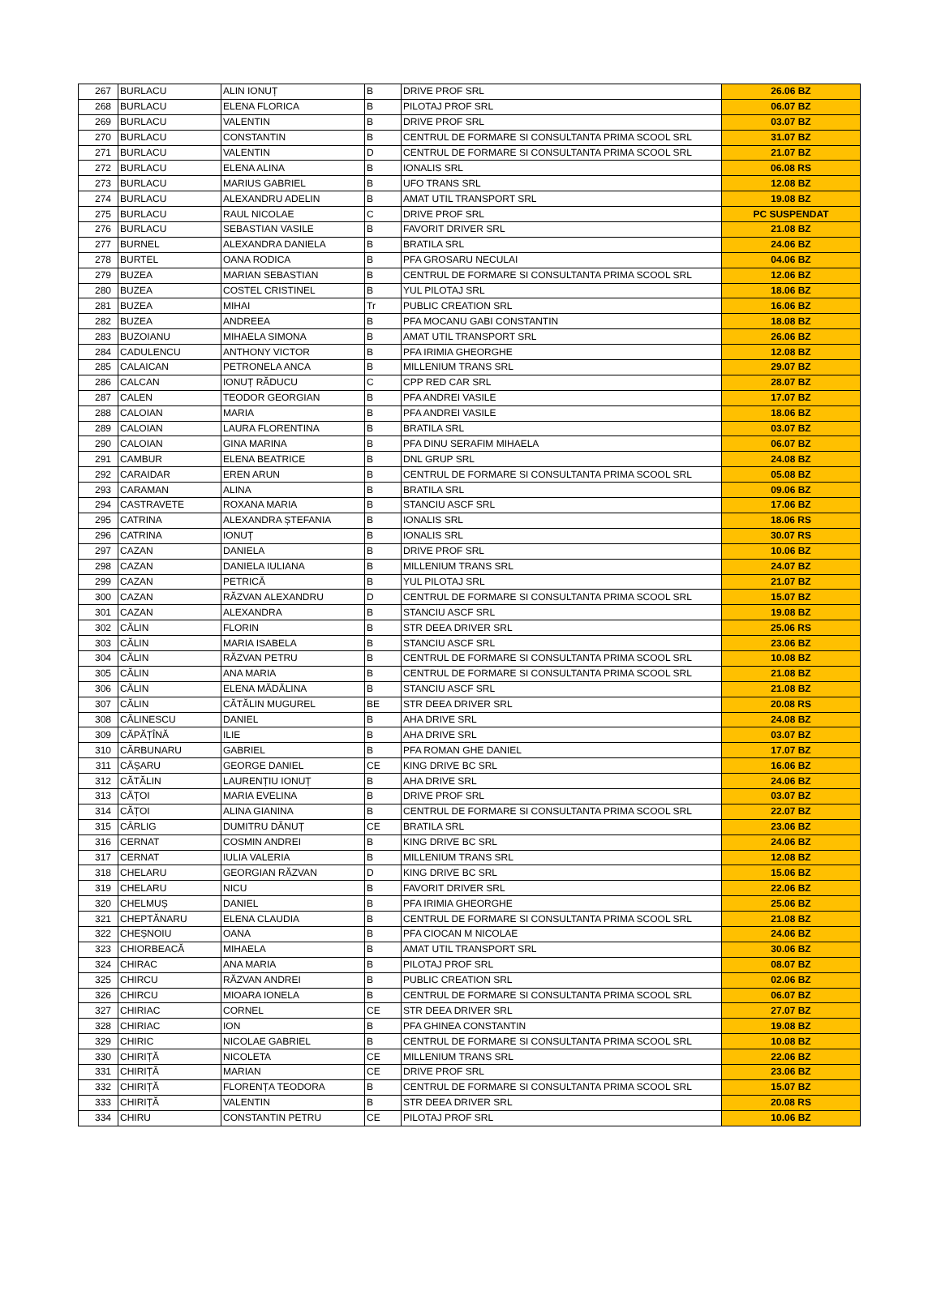| 267 | BURLACU | ALIN IONUȚ | B | DRIVE PROF SRL | 26.06 BZ |
| 268 | BURLACU | ELENA FLORICA | B | PILOTAJ PROF SRL | 06.07 BZ |
| 269 | BURLACU | VALENTIN | B | DRIVE PROF SRL | 03.07 BZ |
| 270 | BURLACU | CONSTANTIN | B | CENTRUL DE FORMARE SI CONSULTANTA PRIMA SCOOL SRL | 31.07 BZ |
| 271 | BURLACU | VALENTIN | D | CENTRUL DE FORMARE SI CONSULTANTA PRIMA SCOOL SRL | 21.07 BZ |
| 272 | BURLACU | ELENA ALINA | B | IONALIS SRL | 06.08 RS |
| 273 | BURLACU | MARIUS GABRIEL | B | UFO TRANS SRL | 12.08 BZ |
| 274 | BURLACU | ALEXANDRU ADELIN | B | AMAT UTIL TRANSPORT SRL | 19.08 BZ |
| 275 | BURLACU | RAUL NICOLAE | C | DRIVE PROF SRL | PC SUSPENDAT |
| 276 | BURLACU | SEBASTIAN VASILE | B | FAVORIT DRIVER SRL | 21.08 BZ |
| 277 | BURNEL | ALEXANDRA DANIELA | B | BRATILA SRL | 24.06 BZ |
| 278 | BURTEL | OANA RODICA | B | PFA GROSARU NECULAI | 04.06 BZ |
| 279 | BUZEA | MARIAN SEBASTIAN | B | CENTRUL DE FORMARE SI CONSULTANTA PRIMA SCOOL SRL | 12.06 BZ |
| 280 | BUZEA | COSTEL CRISTINEL | B | YUL PILOTAJ SRL | 18.06 BZ |
| 281 | BUZEA | MIHAI | Tr | PUBLIC CREATION SRL | 16.06 BZ |
| 282 | BUZEA | ANDREEA | B | PFA MOCANU GABI CONSTANTIN | 18.08 BZ |
| 283 | BUZOIANU | MIHAELA SIMONA | B | AMAT UTIL TRANSPORT SRL | 26.06 BZ |
| 284 | CADULENCU | ANTHONY VICTOR | B | PFA IRIMIA GHEORGHE | 12.08 BZ |
| 285 | CALAICAN | PETRONELA ANCA | B | MILLENIUM TRANS SRL | 29.07 BZ |
| 286 | CALCAN | IONUȚ RĂDUCU | C | CPP RED CAR SRL | 28.07 BZ |
| 287 | CALEN | TEODOR GEORGIAN | B | PFA ANDREI VASILE | 17.07 BZ |
| 288 | CALOIAN | MARIA | B | PFA ANDREI VASILE | 18.06 BZ |
| 289 | CALOIAN | LAURA FLORENTINA | B | BRATILA SRL | 03.07 BZ |
| 290 | CALOIAN | GINA MARINA | B | PFA DINU SERAFIM MIHAELA | 06.07 BZ |
| 291 | CAMBUR | ELENA BEATRICE | B | DNL GRUP SRL | 24.08 BZ |
| 292 | CARAIDAR | EREN ARUN | B | CENTRUL DE FORMARE SI CONSULTANTA PRIMA SCOOL SRL | 05.08 BZ |
| 293 | CARAMAN | ALINA | B | BRATILA SRL | 09.06 BZ |
| 294 | CASTRAVETE | ROXANA MARIA | B | STANCIU ASCF SRL | 17.06 BZ |
| 295 | CATRINA | ALEXANDRA ȘTEFANIA | B | IONALIS SRL | 18.06 RS |
| 296 | CATRINA | IONUȚ | B | IONALIS SRL | 30.07 RS |
| 297 | CAZAN | DANIELA | B | DRIVE PROF SRL | 10.06 BZ |
| 298 | CAZAN | DANIELA IULIANA | B | MILLENIUM TRANS SRL | 24.07 BZ |
| 299 | CAZAN | PETRICĂ | B | YUL PILOTAJ SRL | 21.07 BZ |
| 300 | CAZAN | RĂZVAN ALEXANDRU | D | CENTRUL DE FORMARE SI CONSULTANTA PRIMA SCOOL SRL | 15.07 BZ |
| 301 | CAZAN | ALEXANDRA | B | STANCIU ASCF SRL | 19.08 BZ |
| 302 | CĂLIN | FLORIN | B | STR DEEA DRIVER SRL | 25.06 RS |
| 303 | CĂLIN | MARIA ISABELA | B | STANCIU ASCF SRL | 23.06 BZ |
| 304 | CĂLIN | RĂZVAN PETRU | B | CENTRUL DE FORMARE SI CONSULTANTA PRIMA SCOOL SRL | 10.08 BZ |
| 305 | CĂLIN | ANA MARIA | B | CENTRUL DE FORMARE SI CONSULTANTA PRIMA SCOOL SRL | 21.08 BZ |
| 306 | CĂLIN | ELENA MĂDĂLINA | B | STANCIU ASCF SRL | 21.08 BZ |
| 307 | CĂLIN | CĂTĂLIN MUGUREL | BE | STR DEEA DRIVER SRL | 20.08 RS |
| 308 | CĂLINESCU | DANIEL | B | AHA DRIVE SRL | 24.08 BZ |
| 309 | CĂPĂȚÎNĂ | ILIE | B | AHA DRIVE SRL | 03.07 BZ |
| 310 | CĂRBUNARU | GABRIEL | B | PFA ROMAN GHE DANIEL | 17.07 BZ |
| 311 | CĂȘARU | GEORGE DANIEL | CE | KING DRIVE BC SRL | 16.06 BZ |
| 312 | CĂTĂLIN | LAURENȚIU IONUȚ | B | AHA DRIVE SRL | 24.06 BZ |
| 313 | CĂȚOI | MARIA EVELINA | B | DRIVE PROF SRL | 03.07 BZ |
| 314 | CĂȚOI | ALINA GIANINA | B | CENTRUL DE FORMARE SI CONSULTANTA PRIMA SCOOL SRL | 22.07 BZ |
| 315 | CÂRLIG | DUMITRU DĂNUȚ | CE | BRATILA SRL | 23.06 BZ |
| 316 | CERNAT | COSMIN ANDREI | B | KING DRIVE BC SRL | 24.06 BZ |
| 317 | CERNAT | IULIA VALERIA | B | MILLENIUM TRANS SRL | 12.08 BZ |
| 318 | CHELARU | GEORGIAN RĂZVAN | D | KING DRIVE BC SRL | 15.06 BZ |
| 319 | CHELARU | NICU | B | FAVORIT DRIVER SRL | 22.06 BZ |
| 320 | CHELMUȘ | DANIEL | B | PFA IRIMIA GHEORGHE | 25.06 BZ |
| 321 | CHEPTĂNARU | ELENA CLAUDIA | B | CENTRUL DE FORMARE SI CONSULTANTA PRIMA SCOOL SRL | 21.08 BZ |
| 322 | CHEȘNOIU | OANA | B | PFA CIOCAN M NICOLAE | 24.06 BZ |
| 323 | CHIORBEACĂ | MIHAELA | B | AMAT UTIL TRANSPORT SRL | 30.06 BZ |
| 324 | CHIRAC | ANA MARIA | B | PILOTAJ PROF SRL | 08.07 BZ |
| 325 | CHIRCU | RĂZVAN ANDREI | B | PUBLIC CREATION SRL | 02.06 BZ |
| 326 | CHIRCU | MIOARA IONELA | B | CENTRUL DE FORMARE SI CONSULTANTA PRIMA SCOOL SRL | 06.07 BZ |
| 327 | CHIRIAC | CORNEL | CE | STR DEEA DRIVER SRL | 27.07 BZ |
| 328 | CHIRIAC | ION | B | PFA GHINEA CONSTANTIN | 19.08 BZ |
| 329 | CHIRIC | NICOLAE GABRIEL | B | CENTRUL DE FORMARE SI CONSULTANTA PRIMA SCOOL SRL | 10.08 BZ |
| 330 | CHIRIȚĂ | NICOLETA | CE | MILLENIUM TRANS SRL | 22.06 BZ |
| 331 | CHIRIȚĂ | MARIAN | CE | DRIVE PROF SRL | 23.06 BZ |
| 332 | CHIRIȚĂ | FLORENȚA TEODORA | B | CENTRUL DE FORMARE SI CONSULTANTA PRIMA SCOOL SRL | 15.07 BZ |
| 333 | CHIRIȚĂ | VALENTIN | B | STR DEEA DRIVER SRL | 20.08 RS |
| 334 | CHIRU | CONSTANTIN PETRU | CE | PILOTAJ PROF SRL | 10.06 BZ |